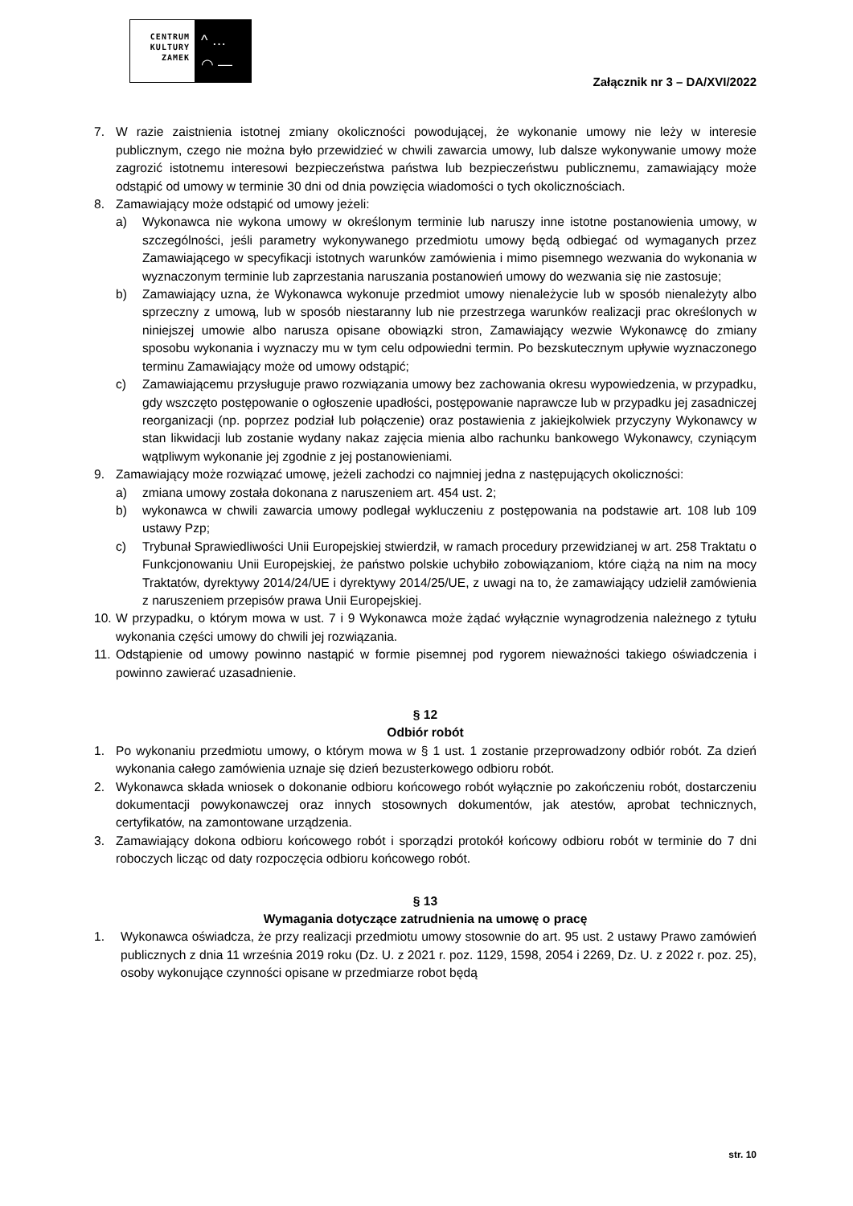CENTRUM
KULTURY
ZAMEK
^ …
◠ —
Załącznik nr 3 – DA/XVI/2022
7. W razie zaistnienia istotnej zmiany okoliczności powodującej, że wykonanie umowy nie leży w interesie publicznym, czego nie można było przewidzieć w chwili zawarcia umowy, lub dalsze wykonywanie umowy może zagrozić istotnemu interesowi bezpieczeństwa państwa lub bezpieczeństwu publicznemu, zamawiający może odstąpić od umowy w terminie 30 dni od dnia powzięcia wiadomości o tych okolicznościach.
8. Zamawiający może odstąpić od umowy jeżeli:
a) Wykonawca nie wykona umowy w określonym terminie lub naruszy inne istotne postanowienia umowy, w szczególności, jeśli parametry wykonywanego przedmiotu umowy będą odbiegać od wymaganych przez Zamawiającego w specyfikacji istotnych warunków zamówienia i mimo pisemnego wezwania do wykonania w wyznaczonym terminie lub zaprzestania naruszania postanowień umowy do wezwania się nie zastosuje;
b) Zamawiający uzna, że Wykonawca wykonuje przedmiot umowy nienależycie lub w sposób nienależyty albo sprzeczny z umową, lub w sposób niestaranny lub nie przestrzega warunków realizacji prac określonych w niniejszej umowie albo narusza opisane obowiązki stron, Zamawiający wezwie Wykonawcę do zmiany sposobu wykonania i wyznaczy mu w tym celu odpowiedni termin. Po bezskutecznym upływie wyznaczonego terminu Zamawiający może od umowy odstąpić;
c) Zamawiającemu przysługuje prawo rozwiązania umowy bez zachowania okresu wypowiedzenia, w przypadku, gdy wszczęto postępowanie o ogłoszenie upadłości, postępowanie naprawcze lub w przypadku jej zasadniczej reorganizacji (np. poprzez podział lub połączenie) oraz postawienia z jakiejkolwiek przyczyny Wykonawcy w stan likwidacji lub zostanie wydany nakaz zajęcia mienia albo rachunku bankowego Wykonawcy, czyniącym wątpliwym wykonanie jej zgodnie z jej postanowieniami.
9. Zamawiający może rozwiązać umowę, jeżeli zachodzi co najmniej jedna z następujących okoliczności:
a) zmiana umowy została dokonana z naruszeniem art. 454 ust. 2;
b) wykonawca w chwili zawarcia umowy podlegał wykluczeniu z postępowania na podstawie art. 108 lub 109 ustawy Pzp;
c) Trybunał Sprawiedliwości Unii Europejskiej stwierdził, w ramach procedury przewidzianej w art. 258 Traktatu o Funkcjonowaniu Unii Europejskiej, że państwo polskie uchybiło zobowiązaniom, które ciążą na nim na mocy Traktatów, dyrektywy 2014/24/UE i dyrektywy 2014/25/UE, z uwagi na to, że zamawiający udzielił zamówienia z naruszeniem przepisów prawa Unii Europejskiej.
10. W przypadku, o którym mowa w ust. 7 i 9 Wykonawca może żądać wyłącznie wynagrodzenia należnego z tytułu wykonania części umowy do chwili jej rozwiązania.
11. Odstąpienie od umowy powinno nastąpić w formie pisemnej pod rygorem nieważności takiego oświadczenia i powinno zawierać uzasadnienie.
§ 12
Odbiór robót
1. Po wykonaniu przedmiotu umowy, o którym mowa w § 1 ust. 1 zostanie przeprowadzony odbiór robót. Za dzień wykonania całego zamówienia uznaje się dzień bezusterkowego odbioru robót.
2. Wykonawca składa wniosek o dokonanie odbioru końcowego robót wyłącznie po zakończeniu robót, dostarczeniu dokumentacji powykonawczej oraz innych stosownych dokumentów, jak atestów, aprobat technicznych, certyfikatów, na zamontowane urządzenia.
3. Zamawiający dokona odbioru końcowego robót i sporządzi protokół końcowy odbioru robót w terminie do 7 dni roboczych licząc od daty rozpoczęcia odbioru końcowego robót.
§ 13
Wymagania dotyczące zatrudnienia na umowę o pracę
1. Wykonawca oświadcza, że przy realizacji przedmiotu umowy stosownie do art. 95 ust. 2 ustawy Prawo zamówień publicznych z dnia 11 września 2019 roku (Dz. U. z 2021 r. poz. 1129, 1598, 2054 i 2269, Dz. U. z 2022 r. poz. 25), osoby wykonujące czynności opisane w przedmiarze robot będą
str. 10